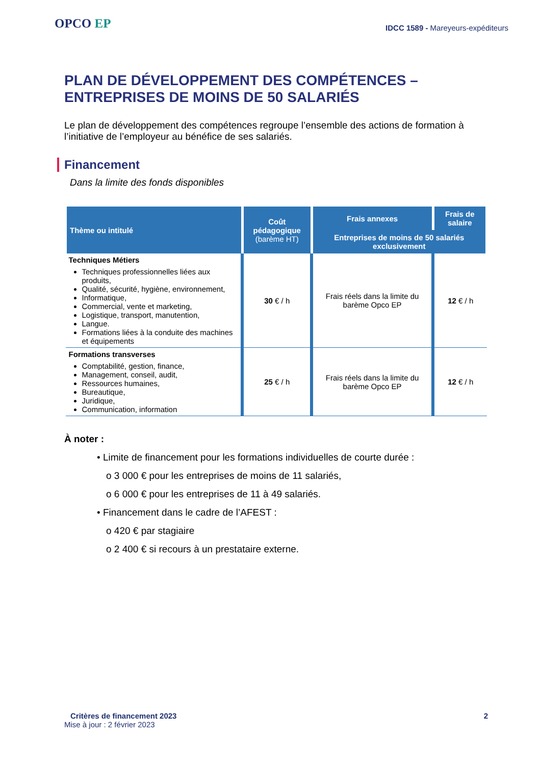OPCO EP
IDCC 1589 - Mareyeurs-expéditeurs
PLAN DE DÉVELOPPEMENT DES COMPÉTENCES –
ENTREPRISES DE MOINS DE 50 SALARIÉS
Le plan de développement des compétences regroupe l’ensemble des actions de formation à l’initiative de l’employeur au bénéfice de ses salariés.
Financement
Dans la limite des fonds disponibles
| Thème ou intitulé | Coût pédagogique (barème HT) | Frais annexes | Frais de salaire |
| --- | --- | --- | --- |
| | | Entreprises de moins de 50 salariés exclusivement | |
| Techniques Métiers Techniques professionnelles liées aux produits, Qualité, sécurité, hygiène, environnement, Informatique, Commercial, vente et marketing, Logistique, transport, manutention, Langue. Formations liées à la conduite des machines et équipements | 30 € / h | Frais réels dans la limite du barème Opco EP | 12 € / h |
| Formations transverses Comptabilité, gestion, finance, Management, conseil, audit, Ressources humaines, Bureautique, Juridique, Communication, information | 25 € / h | Frais réels dans la limite du barème Opco EP | 12 € / h |
À noter :
• Limite de financement pour les formations individuelles de courte durée :
o 3 000 € pour les entreprises de moins de 11 salariés,
o 6 000 € pour les entreprises de 11 à 49 salariés.
• Financement dans le cadre de l’AFEST :
o 420 € par stagiaire
o 2 400 € si recours à un prestataire externe.
Critères de financement 2023 2
Mise à jour : 2 février 2023